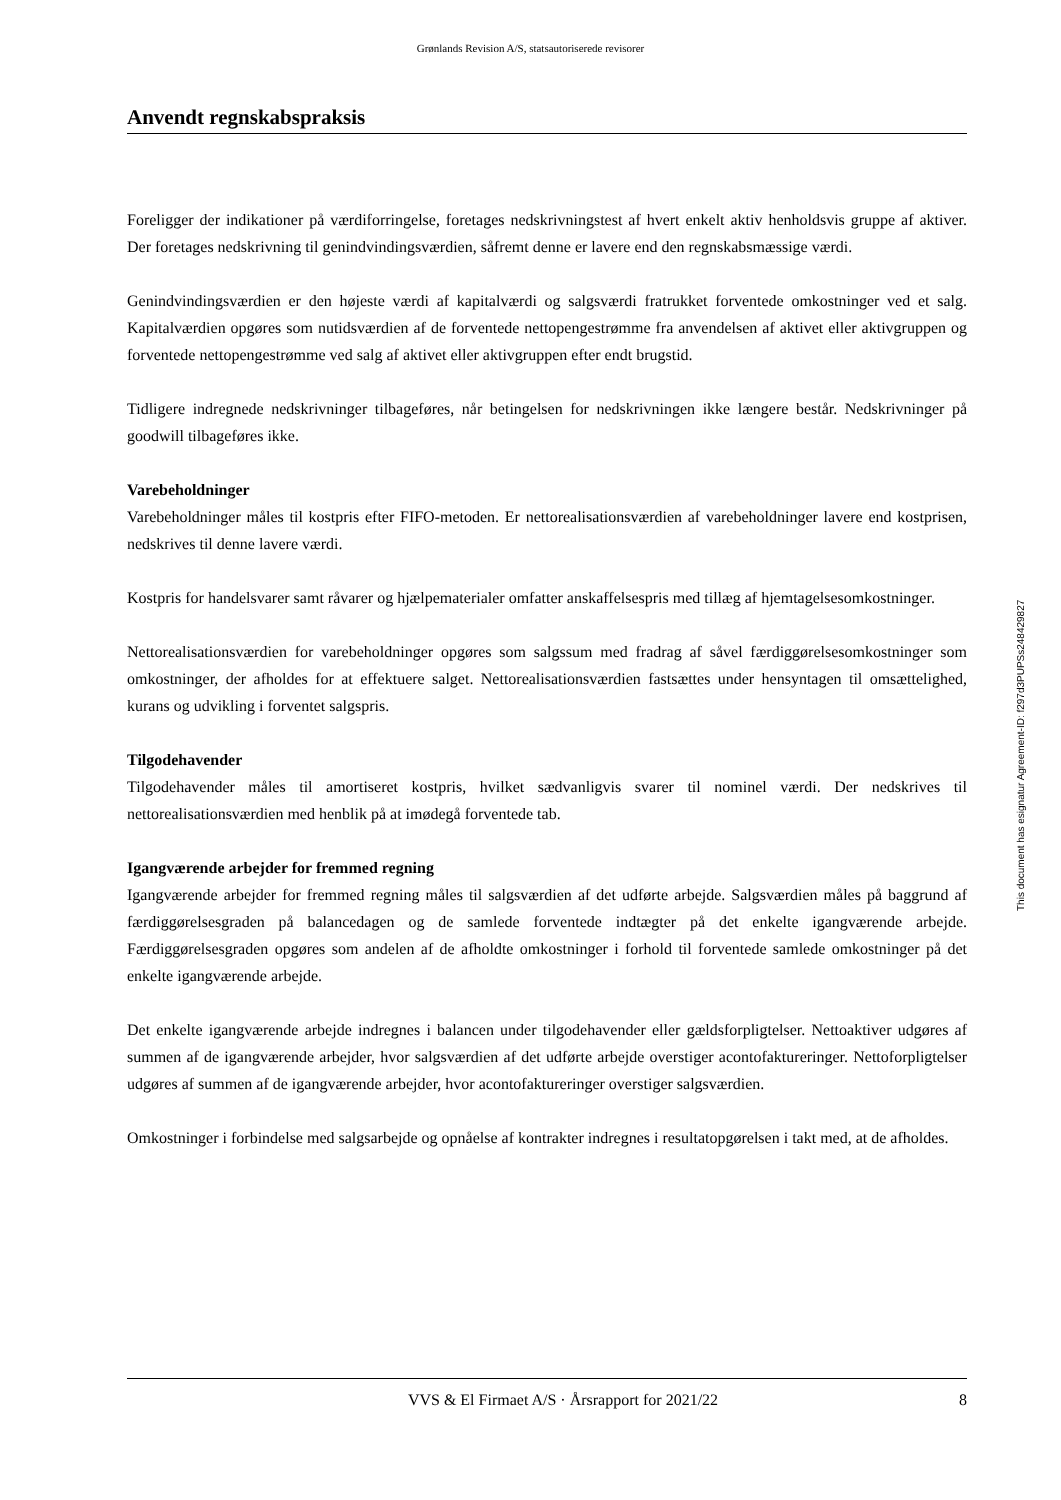Grønlands Revision A/S, statsautoriserede revisorer
Anvendt regnskabspraksis
Foreligger der indikationer på værdiforringelse, foretages nedskrivningstest af hvert enkelt aktiv henholdsvis gruppe af aktiver. Der foretages nedskrivning til genindvindingsværdien, såfremt denne er lavere end den regnskabsmæssige værdi.
Genindvindingsværdien er den højeste værdi af kapitalværdi og salgsværdi fratrukket forventede omkostninger ved et salg. Kapitalværdien opgøres som nutidsværdien af de forventede nettopengestrømme fra anvendelsen af aktivet eller aktivgruppen og forventede nettopengestrømme ved salg af aktivet eller aktivgruppen efter endt brugstid.
Tidligere indregnede nedskrivninger tilbageføres, når betingelsen for nedskrivningen ikke længere består. Nedskrivninger på goodwill tilbageføres ikke.
Varebeholdninger
Varebeholdninger måles til kostpris efter FIFO-metoden. Er nettorealisationsværdien af varebeholdninger lavere end kostprisen, nedskrives til denne lavere værdi.
Kostpris for handelsvarer samt råvarer og hjælpematerialer omfatter anskaffelsespris med tillæg af hjemtagelsesomkostninger.
Nettorealisationsværdien for varebeholdninger opgøres som salgssum med fradrag af såvel færdiggørelsesomkostninger som omkostninger, der afholdes for at effektuere salget. Nettorealisationsværdien fastsættes under hensyntagen til omsættelighed, kurans og udvikling i forventet salgspris.
Tilgodehavender
Tilgodehavender måles til amortiseret kostpris, hvilket sædvanligvis svarer til nominel værdi. Der nedskrives til nettorealisationsværdien med henblik på at imødegå forventede tab.
Igangværende arbejder for fremmed regning
Igangværende arbejder for fremmed regning måles til salgsværdien af det udførte arbejde. Salgsværdien måles på baggrund af færdiggørelsesgraden på balancedagen og de samlede forventede indtægter på det enkelte igangværende arbejde. Færdiggørelsesgraden opgøres som andelen af de afholdte omkostninger i forhold til forventede samlede omkostninger på det enkelte igangværende arbejde.
Det enkelte igangværende arbejde indregnes i balancen under tilgodehavender eller gældsforpligtelser. Nettoaktiver udgøres af summen af de igangværende arbejder, hvor salgsværdien af det udførte arbejde overstiger acontofaktureringer. Nettoforpligtelser udgøres af summen af de igangværende arbejder, hvor acontofaktureringer overstiger salgsværdien.
Omkostninger i forbindelse med salgsarbejde og opnåelse af kontrakter indregnes i resultatopgørelsen i takt med, at de afholdes.
This document has esignatur Agreement-ID: f297d3PUPSs248429827
VVS & El Firmaet A/S · Årsrapport for 2021/22 8